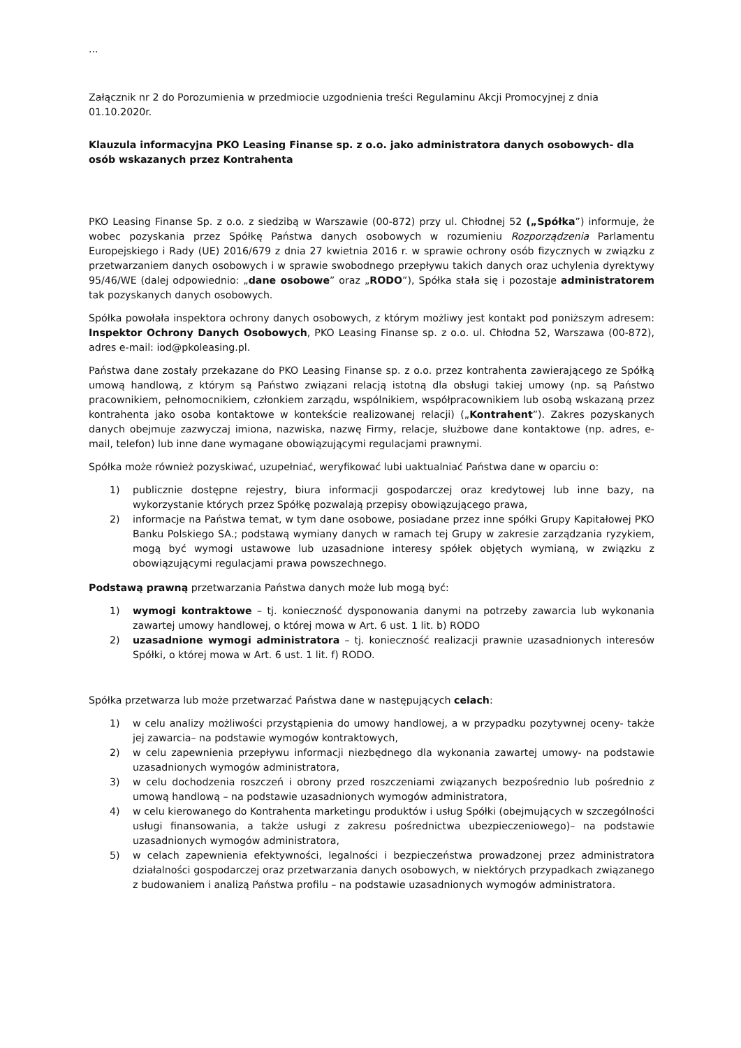...
Załącznik nr 2 do Porozumienia w przedmiocie uzgodnienia treści Regulaminu Akcji Promocyjnej z dnia 01.10.2020r.
Klauzula informacyjna PKO Leasing Finanse sp. z o.o. jako administratora danych osobowych- dla osób wskazanych przez Kontrahenta
PKO Leasing Finanse Sp. z o.o. z siedzibą w Warszawie (00-872) przy ul. Chłodnej 52 („Spółka”) informuje, że wobec pozyskania przez Spółkę Państwa danych osobowych w rozumieniu Rozporządzenia Parlamentu Europejskiego i Rady (UE) 2016/679 z dnia 27 kwietnia 2016 r. w sprawie ochrony osób fizycznych w związku z przetwarzaniem danych osobowych i w sprawie swobodnego przepływu takich danych oraz uchylenia dyrektywy 95/46/WE (dalej odpowiednio: „dane osobowe” oraz „RODO”), Spółka stała się i pozostaje administratorem tak pozyskanych danych osobowych.
Spółka powołała inspektora ochrony danych osobowych, z którym możliwy jest kontakt pod poniższym adresem: Inspektor Ochrony Danych Osobowych, PKO Leasing Finanse sp. z o.o. ul. Chłodna 52, Warszawa (00-872), adres e-mail: iod@pkoleasing.pl.
Państwa dane zostały przekazane do PKO Leasing Finanse sp. z o.o. przez kontrahenta zawierającego ze Spółką umową handlową, z którym są Państwo związani relacją istotną dla obsługi takiej umowy (np. są Państwo pracownikiem, pełnomocnikiem, członkiem zarządu, wspólnikiem, współpracownikiem lub osobą wskazaną przez kontrahenta jako osoba kontaktowe w kontekście realizowanej relacji) („Kontrahent”). Zakres pozyskanych danych obejmuje zazwyczaj imiona, nazwiska, nazwę Firmy, relacje, służbowe dane kontaktowe (np. adres, e-mail, telefon) lub inne dane wymagane obowiązującymi regulacjami prawnymi.
Spółka może również pozyskiwać, uzupełniać, weryfikować lubi uaktualniać Państwa dane w oparciu o:
1) publicznie dostępne rejestry, biura informacji gospodarczej oraz kredytowej lub inne bazy, na wykorzystanie których przez Spółkę pozwalają przepisy obowiązującego prawa,
2) informacje na Państwa temat, w tym dane osobowe, posiadane przez inne spółki Grupy Kapitałowej PKO Banku Polskiego SA.; podstawą wymiany danych w ramach tej Grupy w zakresie zarządzania ryzykiem, mogą być wymogi ustawowe lub uzasadnione interesy spółek objętych wymianą, w związku z obowiązującymi regulacjami prawa powszechnego.
Podstawą prawną przetwarzania Państwa danych może lub mogą być:
1) wymogi kontraktowe – tj. konieczność dysponowania danymi na potrzeby zawarcia lub wykonania zawartej umowy handlowej, o której mowa w Art. 6 ust. 1 lit. b) RODO
2) uzasadnione wymogi administratora – tj. konieczność realizacji prawnie uzasadnionych interesów Spółki, o której mowa w Art. 6 ust. 1 lit. f) RODO.
Spółka przetwarza lub może przetwarzać Państwa dane w następujących celach:
1) w celu analizy możliwości przystąpienia do umowy handlowej, a w przypadku pozytywnej oceny- także jej zawarcia– na podstawie wymogów kontraktowych,
2) w celu zapewnienia przepływu informacji niezbędnego dla wykonania zawartej umowy- na podstawie uzasadnionych wymogów administratora,
3) w celu dochodzenia roszczeń i obrony przed roszczeniami związanych bezpośrednio lub pośrednio z umową handlową – na podstawie uzasadnionych wymogów administratora,
4) w celu kierowanego do Kontrahenta marketingu produktów i usług Spółki (obejmujących w szczególności usługi finansowania, a także usługi z zakresu pośrednictwa ubezpieczeniowego)– na podstawie uzasadnionych wymogów administratora,
5) w celach zapewnienia efektywności, legalności i bezpieczeństwa prowadzonej przez administratora działalności gospodarczej oraz przetwarzania danych osobowych, w niektórych przypadkach związanego z budowaniem i analizą Państwa profilu – na podstawie uzasadnionych wymogów administratora.